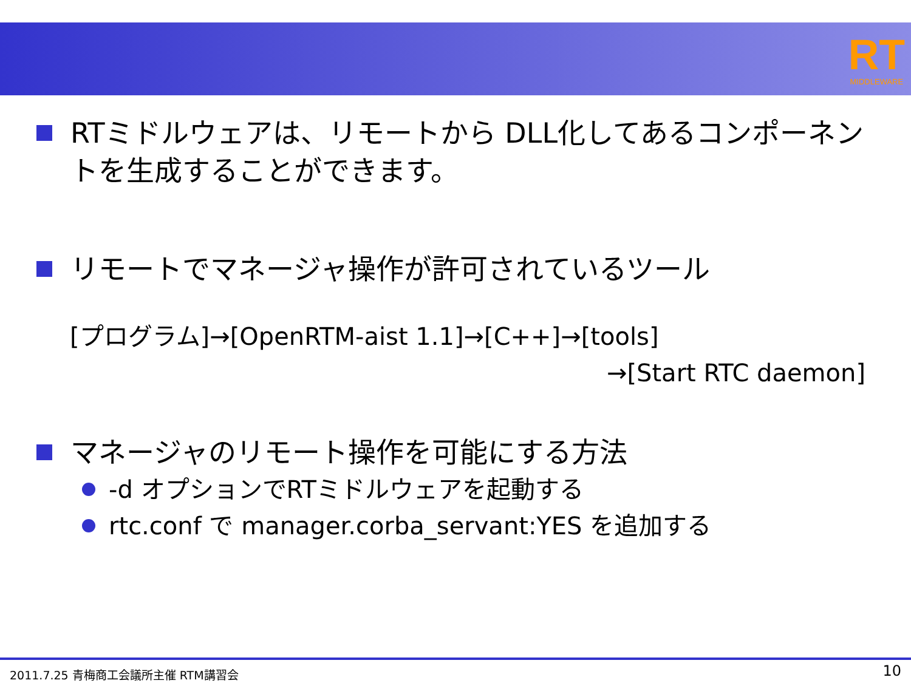RT
MIDDLEWARE
RTミドルウェアは、リモートから DLL化してあるコンポーネントを生成することができます。
リモートでマネージャ操作が許可されているツール
[プログラム]→[OpenRTM-aist 1.1]→[C++]→[tools]
→[Start RTC daemon]
マネージャのリモート操作を可能にする方法
-d オプションでRTミドルウェアを起動する
rtc.conf で manager.corba_servant:YES を追加する
2011.7.25 青梅商工会議所主催 RTM講習会 10